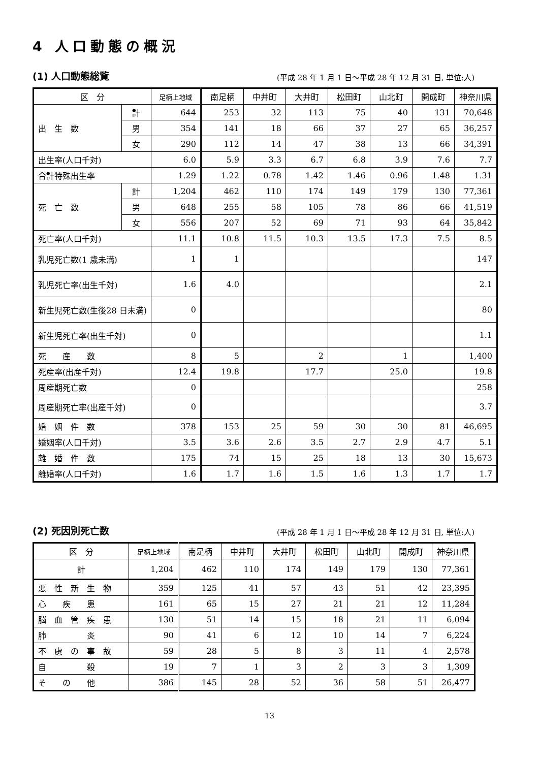4 人口動態の概況
(1) 人口動態総覧
(平成 28 年 1 月 1 日～平成 28 年 12 月 31 日, 単位:人)
| 区 分 | | 足柄上地域 | 南足柄 | 中井町 | 大井町 | 松田町 | 山北町 | 開成町 | 神奈川県 |
| --- | --- | --- | --- | --- | --- | --- | --- | --- | --- |
| 出 生 数 | 計 | 644 | 253 | 32 | 113 | 75 | 40 | 131 | 70,648 |
| | 男 | 354 | 141 | 18 | 66 | 37 | 27 | 65 | 36,257 |
| | 女 | 290 | 112 | 14 | 47 | 38 | 13 | 66 | 34,391 |
| 出生率(人口千対) | | 6.0 | 5.9 | 3.3 | 6.7 | 6.8 | 3.9 | 7.6 | 7.7 |
| 合計特殊出生率 | | 1.29 | 1.22 | 0.78 | 1.42 | 1.46 | 0.96 | 1.48 | 1.31 |
| 死 亡 数 | 計 | 1,204 | 462 | 110 | 174 | 149 | 179 | 130 | 77,361 |
| | 男 | 648 | 255 | 58 | 105 | 78 | 86 | 66 | 41,519 |
| | 女 | 556 | 207 | 52 | 69 | 71 | 93 | 64 | 35,842 |
| 死亡率(人口千対) | | 11.1 | 10.8 | 11.5 | 10.3 | 13.5 | 17.3 | 7.5 | 8.5 |
| 乳児死亡数(1 歳未満) | | 1 | 1 | | | | | | 147 |
| 乳児死亡率(出生千対) | | 1.6 | 4.0 | | | | | | 2.1 |
| 新生児死亡数(生後28 日未満) | | 0 | | | | | | | 80 |
| 新生児死亡率(出生千対) | | 0 | | | | | | | 1.1 |
| 死 産 数 | | 8 | 5 | | 2 | | 1 | | 1,400 |
| 死産率(出産千対) | | 12.4 | 19.8 | | 17.7 | | 25.0 | | 19.8 |
| 周産期死亡数 | | 0 | | | | | | | 258 |
| 周産期死亡率(出産千対) | | 0 | | | | | | | 3.7 |
| 婚 姻 件 数 | | 378 | 153 | 25 | 59 | 30 | 30 | 81 | 46,695 |
| 婚姻率(人口千対) | | 3.5 | 3.6 | 2.6 | 3.5 | 2.7 | 2.9 | 4.7 | 5.1 |
| 離 婚 件 数 | | 175 | 74 | 15 | 25 | 18 | 13 | 30 | 15,673 |
| 離婚率(人口千対) | | 1.6 | 1.7 | 1.6 | 1.5 | 1.6 | 1.3 | 1.7 | 1.7 |
(2) 死因別死亡数
(平成 28 年 1 月 1 日～平成 28 年 12 月 31 日, 単位:人)
| 区 分 | 足柄上地域 | 南足柄 | 中井町 | 大井町 | 松田町 | 山北町 | 開成町 | 神奈川県 |
| --- | --- | --- | --- | --- | --- | --- | --- | --- |
| 計 | 1,204 | 462 | 110 | 174 | 149 | 179 | 130 | 77,361 |
| 悪 性 新 生 物 | 359 | 125 | 41 | 57 | 43 | 51 | 42 | 23,395 |
| 心 疾 患 | 161 | 65 | 15 | 27 | 21 | 21 | 12 | 11,284 |
| 脳 血 管 疾 患 | 130 | 51 | 14 | 15 | 18 | 21 | 11 | 6,094 |
| 肺 炎 | 90 | 41 | 6 | 12 | 10 | 14 | 7 | 6,224 |
| 不 慮 の 事 故 | 59 | 28 | 5 | 8 | 3 | 11 | 4 | 2,578 |
| 自 殺 | 19 | 7 | 1 | 3 | 2 | 3 | 3 | 1,309 |
| そ の 他 | 386 | 145 | 28 | 52 | 36 | 58 | 51 | 26,477 |
13